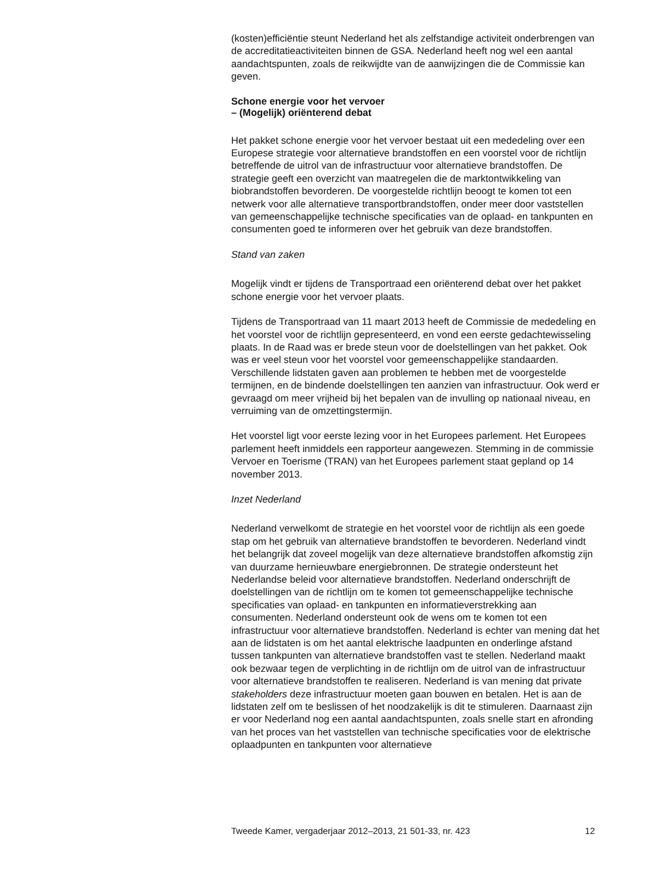(kosten)efficiëntie steunt Nederland het als zelfstandige activiteit onderbrengen van de accreditatieactiviteiten binnen de GSA. Nederland heeft nog wel een aantal aandachtspunten, zoals de reikwijdte van de aanwijzingen die de Commissie kan geven.
Schone energie voor het vervoer
– (Mogelijk) oriënterend debat
Het pakket schone energie voor het vervoer bestaat uit een mededeling over een Europese strategie voor alternatieve brandstoffen en een voorstel voor de richtlijn betreffende de uitrol van de infrastructuur voor alternatieve brandstoffen. De strategie geeft een overzicht van maatregelen die de marktontwikkeling van biobrandstoffen bevorderen. De voorgestelde richtlijn beoogt te komen tot een netwerk voor alle alternatieve transportbrandstoffen, onder meer door vaststellen van gemeenschappelijke technische specificaties van de oplaad- en tankpunten en consumenten goed te informeren over het gebruik van deze brandstoffen.
Stand van zaken
Mogelijk vindt er tijdens de Transportraad een oriënterend debat over het pakket schone energie voor het vervoer plaats.
Tijdens de Transportraad van 11 maart 2013 heeft de Commissie de mededeling en het voorstel voor de richtlijn gepresenteerd, en vond een eerste gedachtewisseling plaats. In de Raad was er brede steun voor de doelstellingen van het pakket. Ook was er veel steun voor het voorstel voor gemeenschappelijke standaarden. Verschillende lidstaten gaven aan problemen te hebben met de voorgestelde termijnen, en de bindende doelstellingen ten aanzien van infrastructuur. Ook werd er gevraagd om meer vrijheid bij het bepalen van de invulling op nationaal niveau, en verruiming van de omzettingstermijn.
Het voorstel ligt voor eerste lezing voor in het Europees parlement. Het Europees parlement heeft inmiddels een rapporteur aangewezen. Stemming in de commissie Vervoer en Toerisme (TRAN) van het Europees parlement staat gepland op 14 november 2013.
Inzet Nederland
Nederland verwelkomt de strategie en het voorstel voor de richtlijn als een goede stap om het gebruik van alternatieve brandstoffen te bevorderen. Nederland vindt het belangrijk dat zoveel mogelijk van deze alternatieve brandstoffen afkomstig zijn van duurzame hernieuwbare energiebronnen. De strategie ondersteunt het Nederlandse beleid voor alternatieve brandstoffen. Nederland onderschrijft de doelstellingen van de richtlijn om te komen tot gemeenschappelijke technische specificaties van oplaad- en tankpunten en informatieverstrekking aan consumenten. Nederland ondersteunt ook de wens om te komen tot een infrastructuur voor alternatieve brandstoffen. Nederland is echter van mening dat het aan de lidstaten is om het aantal elektrische laadpunten en onderlinge afstand tussen tankpunten van alternatieve brandstoffen vast te stellen. Nederland maakt ook bezwaar tegen de verplichting in de richtlijn om de uitrol van de infrastructuur voor alternatieve brandstoffen te realiseren. Nederland is van mening dat private stakeholders deze infrastructuur moeten gaan bouwen en betalen. Het is aan de lidstaten zelf om te beslissen of het noodzakelijk is dit te stimuleren. Daarnaast zijn er voor Nederland nog een aantal aandachtspunten, zoals snelle start en afronding van het proces van het vaststellen van technische specificaties voor de elektrische oplaadpunten en tankpunten voor alternatieve
Tweede Kamer, vergaderjaar 2012–2013, 21 501-33, nr. 423 12